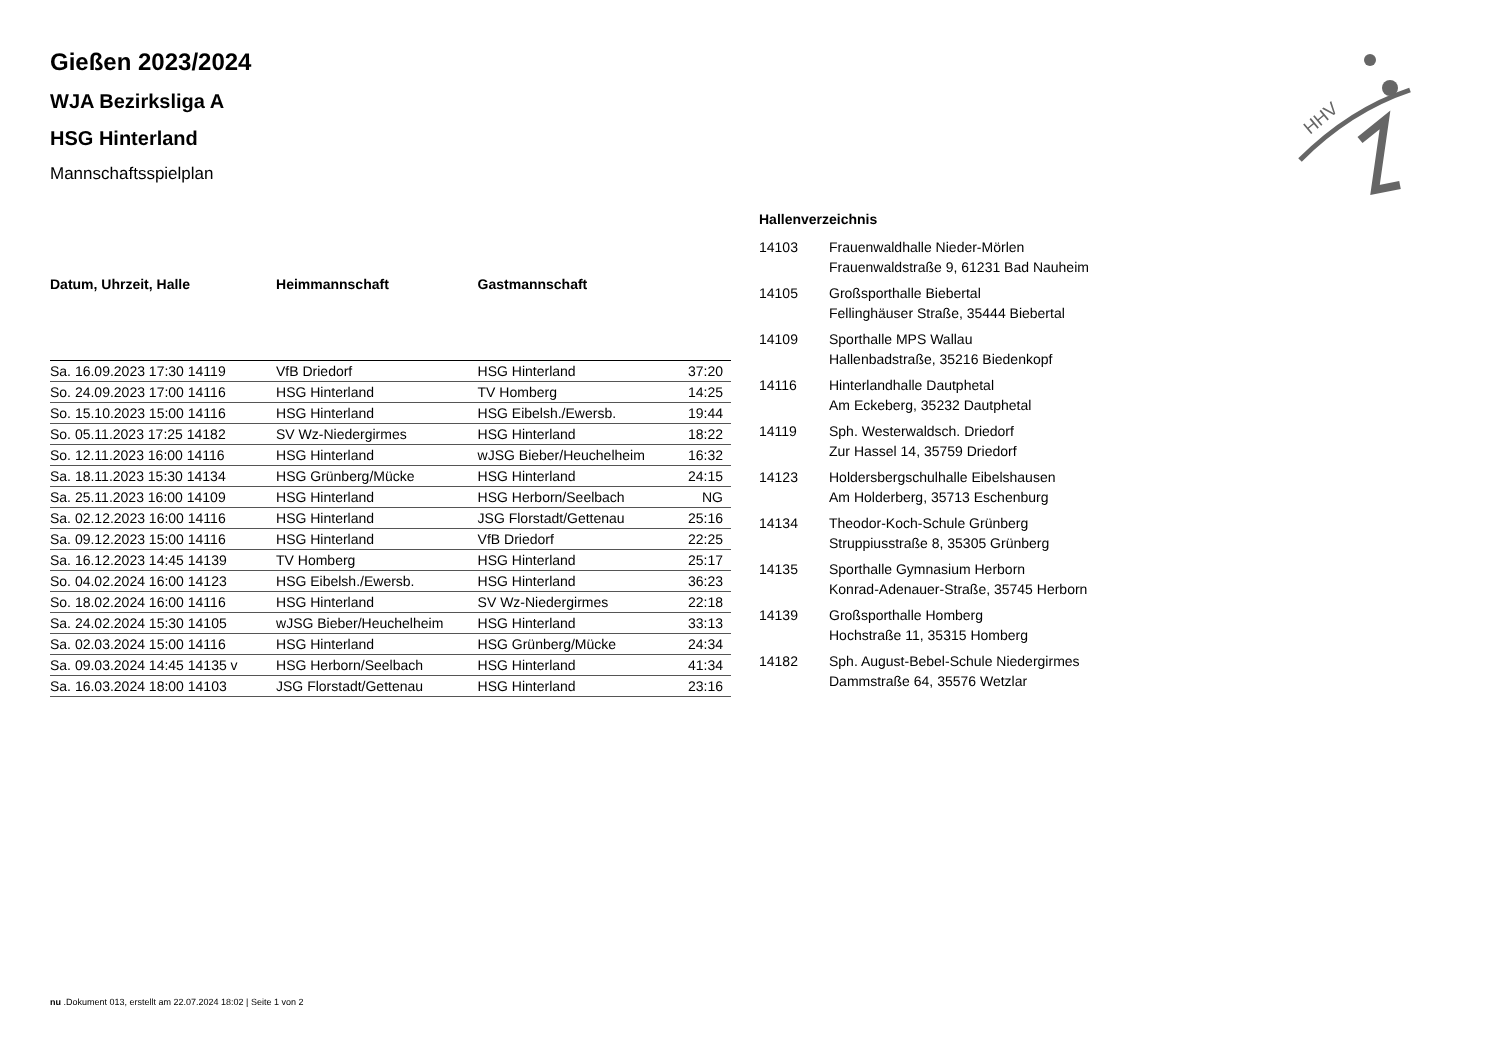HHV
Gießen 2023/2024
WJA Bezirksliga A
HSG Hinterland
Mannschaftsspielplan
| Datum, Uhrzeit, Halle | Heimmannschaft | Gastmannschaft | |
| --- | --- | --- | --- |
| Sa. 16.09.2023 17:30 14119 | VfB Driedorf | HSG Hinterland | 37:20 |
| So. 24.09.2023 17:00 14116 | HSG Hinterland | TV Homberg | 14:25 |
| So. 15.10.2023 15:00 14116 | HSG Hinterland | HSG Eibelsh./Ewersb. | 19:44 |
| So. 05.11.2023 17:25 14182 | SV Wz-Niedergirmes | HSG Hinterland | 18:22 |
| So. 12.11.2023 16:00 14116 | HSG Hinterland | wJSG Bieber/Heuchelheim | 16:32 |
| Sa. 18.11.2023 15:30 14134 | HSG Grünberg/Mücke | HSG Hinterland | 24:15 |
| Sa. 25.11.2023 16:00 14109 | HSG Hinterland | HSG Herborn/Seelbach | NG |
| Sa. 02.12.2023 16:00 14116 | HSG Hinterland | JSG Florstadt/Gettenau | 25:16 |
| Sa. 09.12.2023 15:00 14116 | HSG Hinterland | VfB Driedorf | 22:25 |
| Sa. 16.12.2023 14:45 14139 | TV Homberg | HSG Hinterland | 25:17 |
| So. 04.02.2024 16:00 14123 | HSG Eibelsh./Ewersb. | HSG Hinterland | 36:23 |
| So. 18.02.2024 16:00 14116 | HSG Hinterland | SV Wz-Niedergirmes | 22:18 |
| Sa. 24.02.2024 15:30 14105 | wJSG Bieber/Heuchelheim | HSG Hinterland | 33:13 |
| Sa. 02.03.2024 15:00 14116 | HSG Hinterland | HSG Grünberg/Mücke | 24:34 |
| Sa. 09.03.2024 14:45 14135 v | HSG Herborn/Seelbach | HSG Hinterland | 41:34 |
| Sa. 16.03.2024 18:00 14103 | JSG Florstadt/Gettenau | HSG Hinterland | 23:16 |
Hallenverzeichnis
14103 Frauenwaldhalle Nieder-Mörlen
Frauenwaldstraße 9, 61231 Bad Nauheim
14105 Großsporthalle Biebertal
Fellinghäuser Straße, 35444 Biebertal
14109 Sporthalle MPS Wallau
Hallenbadstraße, 35216 Biedenkopf
14116 Hinterlandhalle Dautphetal
Am Eckeberg, 35232 Dautphetal
14119 Sph. Westerwaldsch. Driedorf
Zur Hassel 14, 35759 Driedorf
14123 Holdersbergschulhalle Eibelshausen
Am Holderberg, 35713 Eschenburg
14134 Theodor-Koch-Schule Grünberg
Struppiusstraße 8, 35305 Grünberg
14135 Sporthalle Gymnasium Herborn
Konrad-Adenauer-Straße, 35745 Herborn
14139 Großsporthalle Homberg
Hochstraße 11, 35315 Homberg
14182 Sph. August-Bebel-Schule Niedergirmes
Dammstraße 64, 35576 Wetzlar
nu .Dokument 013, erstellt am 22.07.2024 18:02 | Seite 1 von 2